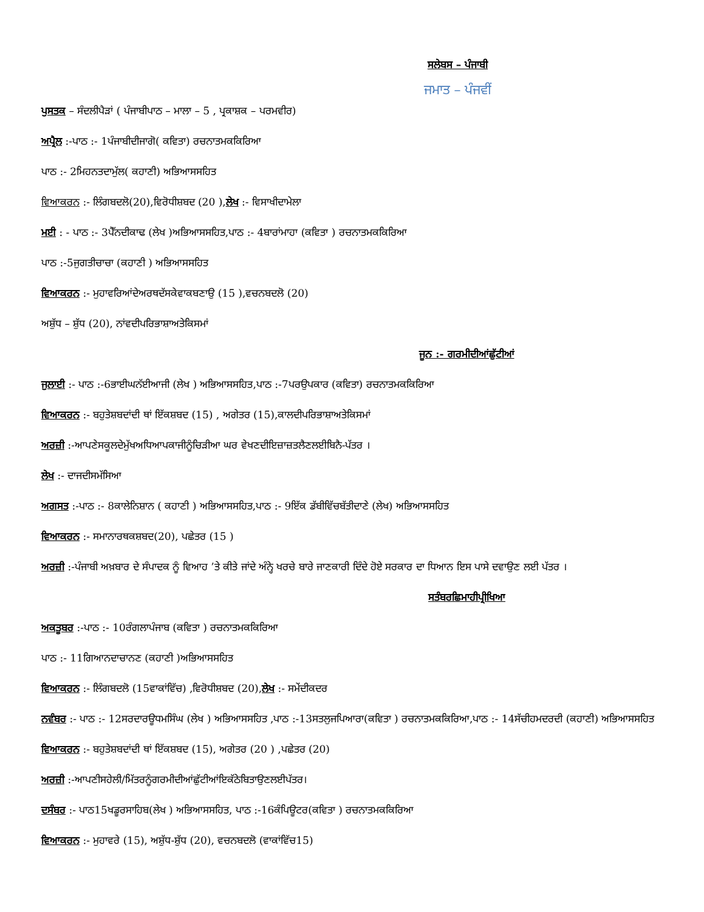ਸਲੇਬਸ – ਪੰਜਾਬੀ
ਜਮਾਤ – ਪੰਜਵੀਂ
ਪੁਸਤਕ – ਸੰਦਲੀਪੈੜਾਂ ( ਪੰਜਾਬੀਪਾਠ – ਮਾਲਾ – 5 , ਪ੍ਰਕਾਸ਼ਕ – ਪਰਮਵੀਰ)
ਅਪ੍ਰੈਲ :-ਪਾਠ :- 1ਪੰਜਾਬੀਦੀਜਾਗੋ( ਕਵਿਤਾ) ਰਚਨਾਤਮਕਕਿਰਿਆ
ਪਾਠ :- 2ਮਿਹਨਤਦਾਮੁੱਲ( ਕਹਾਣੀ) ਅਭਿਆਸਸਹਿਤ
ਵਿਆਕਰਨ :- ਲਿੰਗਬਦਲੋ(20),ਵਿਰੋਧੀਸ਼ਬਦ (20 ),ਲੇਖ :- ਵਿਸਾਖੀਦਾਮੇਲਾ
ਮਈ : - ਪਾਠ :- 3ਪੈੱਨਦੀਕਾਢ (ਲੇਖ )ਅਭਿਆਸਸਹਿਤ,ਪਾਠ :- 4ਬਾਰਾਂਮਾਹਾ (ਕਵਿਤਾ ) ਰਚਨਾਤਮਕਕਿਰਿਆ
ਪਾਠ :-5ਜੁਗਤੀਚਾਚਾ (ਕਹਾਣੀ ) ਅਭਿਆਸਸਹਿਤ
ਵਿਆਕਰਨ :- ਮੁਹਾਵਰਿਆਂਦੇਅਰਥਦੱਸਕੇਵਾਕਬਣਾਉ (15 ),ਵਚਨਬਦਲੋ (20)
ਅਸ਼ੁੱਧ – ਸ਼ੁੱਧ (20), ਨਾਂਵਦੀਪਰਿਭਾਸ਼ਾਅਤੇਕਿਸਮਾਂ
ਜੂਨ :- ਗਰਮੀਦੀਆਂਛੁੱਟੀਆਂ
ਜੁਲਾਈ :- ਪਾਠ :-6ਭਾਈਘਨੱਈਆਜੀ (ਲੇਖ ) ਅਭਿਆਸਸਹਿਤ,ਪਾਠ :-7ਪਰਉਪਕਾਰ (ਕਵਿਤਾ) ਰਚਨਾਤਮਕਕਿਰਿਆ
ਵਿਆਕਰਨ :- ਬਹੁਤੇਸ਼ਬਦਾਂਦੀ ਥਾਂ ਇੱਕਸ਼ਬਦ (15) , ਅਗੇਤਰ (15),ਕਾਲਦੀਪਰਿਭਾਸ਼ਾਅਤੇਕਿਸਮਾਂ
ਅਰਜ਼ੀ :-ਆਪਣੇਸਕੂਲਦੇਮੁੱਖਅਧਿਆਪਕਾਜੀਨੂੰਚਿੜੀਆ ਘਰ ਵੇਖਣਦੀਇਜ਼ਾਜ਼ਤਲੈਣਲਈਬਿਨੈ-ਪੱਤਰ ।
ਲੇਖ :- ਦਾਜਦੀਸਮੱਸਿਆ
ਅਗਸਤ :-ਪਾਠ :- 8ਕਾਲੇਨਿਸ਼ਾਨ ( ਕਹਾਣੀ ) ਅਭਿਆਸਸਹਿਤ,ਪਾਠ :- 9ਇੱਕ ਡੱਬੀਵਿੱਚਬੱਤੀਦਾਣੇ (ਲੇਖ) ਅਭਿਆਸਸਹਿਤ
ਵਿਆਕਰਨ :- ਸਮਾਨਾਰਥਕਸ਼ਬਦ(20), ਪਛੇਤਰ (15 )
ਅਰਜ਼ੀ :-ਪੰਜਾਬੀ ਅਖ਼ਬਾਰ ਦੇ ਸੰਪਾਦਕ ਨੂੰ ਵਿਆਹ ’ਤੇ ਕੀਤੇ ਜਾਂਦੇ ਅੰਨ੍ਹੇ ਖਰਚੇ ਬਾਰੇ ਜਾਣਕਾਰੀ ਦਿੰਦੇ ਹੋਏ ਸਰਕਾਰ ਦਾ ਧਿਆਨ ਇਸ ਪਾਸੇ ਦਵਾਉਣ ਲਈ ਪੱਤਰ ।
ਸਤੰਬਰਛਿਮਾਹੀਪ੍ਰੀਖਿਆ
ਅਕਤੂਬਰ :-ਪਾਠ :- 10ਰੰਗਲਾਪੰਜਾਬ (ਕਵਿਤਾ ) ਰਚਨਾਤਮਕਕਿਰਿਆ
ਪਾਠ :- 11ਗਿਆਨਦਾਚਾਨਣ (ਕਹਾਣੀ )ਅਭਿਆਸਸਹਿਤ
ਵਿਆਕਰਨ :- ਲਿੰਗਬਦਲੋ (15ਵਾਕਾਂਵਿੱਚ) ,ਵਿਰੋਧੀਸ਼ਬਦ (20),ਲੇਖ :- ਸਮੇਂਦੀਕਦਰ
ਨਵੰਬਰ :- ਪਾਠ :- 12ਸਰਦਾਰਊਧਮਸਿੰਘ (ਲੇਖ ) ਅਭਿਆਸਸਹਿਤ ,ਪਾਠ :-13ਸਤਲੁਜਪਿਆਰਾ(ਕਵਿਤਾ ) ਰਚਨਾਤਮਕਕਿਰਿਆ,ਪਾਠ :- 14ਸੱਚੀਹਮਦਰਦੀ (ਕਹਾਣੀ) ਅਭਿਆਸਸਹਿਤ
ਵਿਆਕਰਨ :- ਬਹੁਤੇਸ਼ਬਦਾਂਦੀ ਥਾਂ ਇੱਕਸ਼ਬਦ (15), ਅਗੇਤਰ (20 ) ,ਪਛੇਤਰ (20)
ਅਰਜ਼ੀ :-ਆਪਣੀਸਹੇਲੀ/ਮਿੱਤਰਨੂੰਗਰਮੀਦੀਆਂਛੁੱਟੀਆਂਇਕੱਠੇਬਿਤਾਉਣਲਈਪੱਤਰ।
ਦਸੰਬਰ :- ਪਾਠ15ਖਡੂਰਸਾਹਿਬ(ਲੇਖ ) ਅਭਿਆਸਸਹਿਤ, ਪਾਠ :-16ਕੰਪਿਊਟਰ(ਕਵਿਤਾ ) ਰਚਨਾਤਮਕਕਿਰਿਆ
ਵਿਆਕਰਨ :- ਮੁਹਾਵਰੇ (15), ਅਸ਼ੁੱਧ-ਸ਼ੁੱਧ (20), ਵਚਨਬਦਲੋ (ਵਾਕਾਂਵਿੱਚ15)